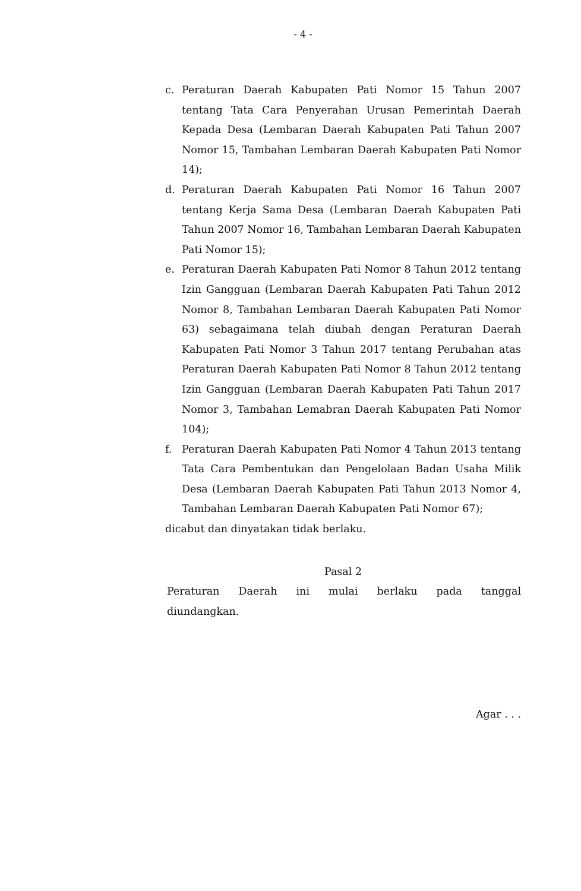- 4 -
c. Peraturan Daerah Kabupaten Pati Nomor 15 Tahun 2007 tentang Tata Cara Penyerahan Urusan Pemerintah Daerah Kepada Desa (Lembaran Daerah Kabupaten Pati Tahun 2007 Nomor 15, Tambahan Lembaran Daerah Kabupaten Pati Nomor 14);
d. Peraturan Daerah Kabupaten Pati Nomor 16 Tahun 2007 tentang Kerja Sama Desa (Lembaran Daerah Kabupaten Pati Tahun 2007 Nomor 16, Tambahan Lembaran Daerah Kabupaten Pati Nomor 15);
e. Peraturan Daerah Kabupaten Pati Nomor 8 Tahun 2012 tentang Izin Gangguan (Lembaran Daerah Kabupaten Pati Tahun 2012 Nomor 8, Tambahan Lembaran Daerah Kabupaten Pati Nomor 63) sebagaimana telah diubah dengan Peraturan Daerah Kabupaten Pati Nomor 3 Tahun 2017 tentang Perubahan atas Peraturan Daerah Kabupaten Pati Nomor 8 Tahun 2012 tentang Izin Gangguan (Lembaran Daerah Kabupaten Pati Tahun 2017 Nomor 3, Tambahan Lemabran Daerah Kabupaten Pati Nomor 104);
f. Peraturan Daerah Kabupaten Pati Nomor 4 Tahun 2013 tentang Tata Cara Pembentukan dan Pengelolaan Badan Usaha Milik Desa (Lembaran Daerah Kabupaten Pati Tahun 2013 Nomor 4, Tambahan Lembaran Daerah Kabupaten Pati Nomor 67);
dicabut dan dinyatakan tidak berlaku.
Pasal 2
Peraturan Daerah ini mulai berlaku pada tanggal
diundangkan.
Agar . . .